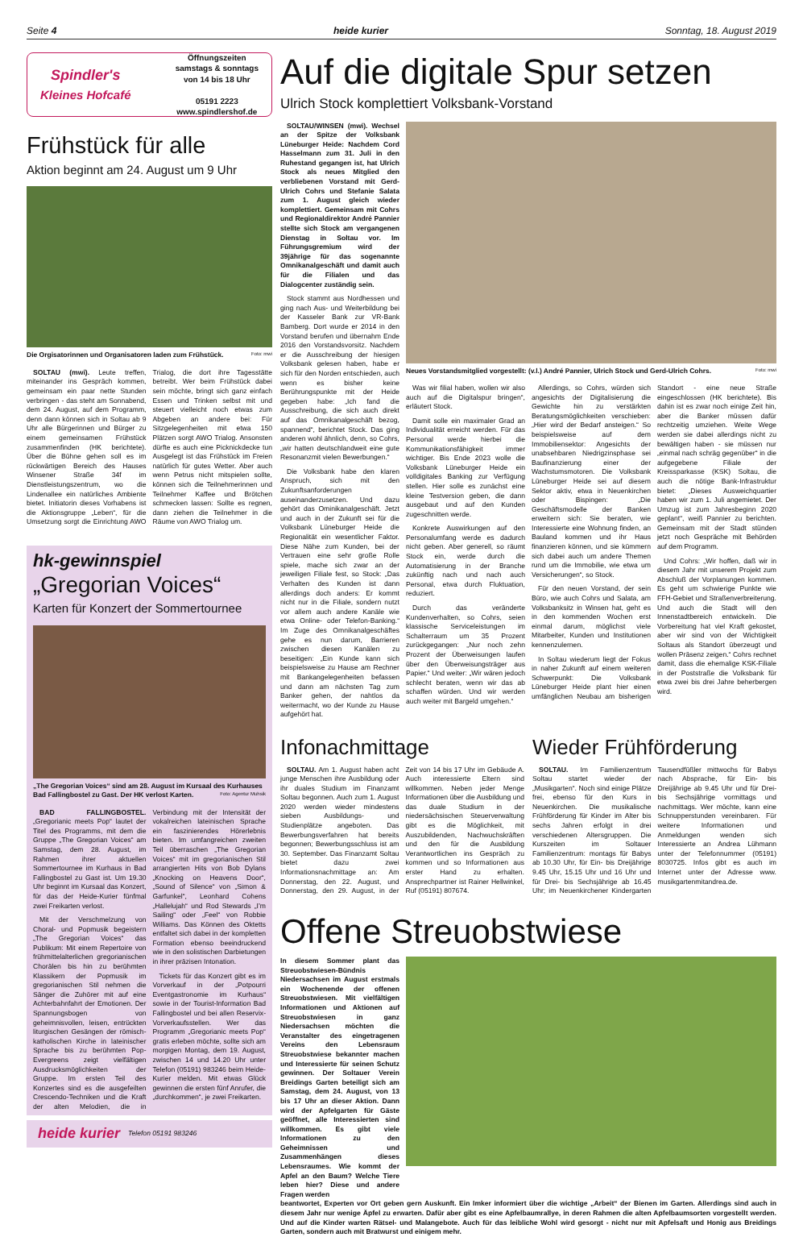Seite 4 heide kurier Sonntag, 18. August 2019
Spindler's
Kleines Hofcafé Öffnungszeiten
samstags & sonntags
von 14 bis 18 Uhr
05191 2223
www.spindlershof.de
Frühstück für alle
Aktion beginnt am 24. August um 9 Uhr
Die Orgisatorinnen und Organisatoren laden zum Frühstück. Foto: mwi
SOLTAU (mwi). Leute treffen, miteinander ins Gespräch kommen, gemeinsam ein paar nette Stunden verbringen - das steht am Sonnabend, dem 24. August, auf dem Programm, denn dann können sich in Soltau ab 9 Uhr alle Bürgerinnen und Bürger zu einem gemeinsamen Frühstück zusammenfinden (HK berichtete). Über die Bühne gehen soll es im rückwärtigen Bereich des Hauses Winsener Straße 34f im Dienstleistungszentrum, wo die Lindenallee ein natürliches Ambiente bietet. Initiatorin dieses Vorhabens ist die Aktionsgruppe „Leben“, für die Umsetzung sorgt die Einrichtung AWO Trialog, die dort ihre Tagesstätte betreibt. Wer beim Frühstück dabei sein möchte, bringt sich ganz einfach Essen und Trinken selbst mit und steuert vielleicht noch etwas zum Abgeben an andere bei: Für Sitzgelegenheiten mit etwa 150 Plätzen sorgt AWO Trialog. Ansonsten dürfte es auch eine Picknickdecke tun Ausgelegt ist das Frühstück im Freien natürlich für gutes Wetter. Aber auch wenn Petrus nicht mitspielen sollte, können sich die Teilnehmerinnen und Teilnehmer Kaffee und Brötchen schmecken lassen: Sollte es regnen, dann ziehen die Teilnehmer in die Räume von AWO Trialog um.
hk-gewinnspiel
„Gregorian Voices“
Karten für Konzert der Sommertournee
„The Gregorian Voices“ sind am 28. August im Kursaal des Kurhauses Bad Fallingbostel zu Gast. Der HK verlost Karten. Foto: Agentur Muhsik
BAD FALLINGBOSTEL. „Gregorianic meets Pop“ lautet der Titel des Programms, mit dem die Gruppe „The Gregorian Voices“ am Samstag, dem 28. August, im Rahmen ihrer aktuellen Sommertournee im Kurhaus in Bad Fallingbostel zu Gast ist. Um 19.30 Uhr beginnt im Kursaal das Konzert, für das der Heide-Kurier fünfmal zwei Freikarten verlost.
Mit der Verschmelzung von Choral- und Popmusik begeistern „The Gregorian Voices“ das Publikum: Mit einem Repertoire von frühmittelalterlichen gregorianischen Chorälen bis hin zu berühmten Klassikern der Popmusik im gregorianischen Stil nehmen die Sänger die Zuhörer mit auf eine Achterbahnfahrt der Emotionen. Der Spannungsbogen von geheimnisvollen, leisen, entrückten liturgischen Gesängen der römisch-katholischen Kirche in lateinischer Sprache bis zu berühmten Pop-Evergreens zeigt vielfältigen Ausdrucksmöglichkeiten der Gruppe. Im ersten Teil des Konzertes sind es die ausgefeilten Crescendo-Techniken und die Kraft der alten Melodien, die in Verbindung mit der Intensität der vokalreichen lateinischen Sprache ein faszinierendes Hörerlebnis bieten. Im umfangreichen zweiten Teil überraschen „The Gregorian Voices“ mit im gregorianischen Stil arrangierten Hits von Bob Dylans „Knocking on Heavens Door“, „Sound of Silence“ von „Simon & Garfunkel“, Leonhard Cohens „Hallelujah“ und Rod Stewards „I’m Sailing“ oder „Feel“ von Robbie Williams. Das Können des Oktetts entfaltet sich dabei in der kompletten Formation ebenso beeindruckend wie in den solistischen Darbietungen in ihrer präzisen Intonation.
Tickets für das Konzert gibt es im Vorverkauf in der „Potpourri Eventgastronomie im Kurhaus“ sowie in der Tourist-Information Bad Fallingbostel und bei allen Reservix-Vorverkaufsstellen. Wer das Programm „Gregorianic meets Pop“ gratis erleben möchte, sollte sich am morgigen Montag, dem 19. August, zwischen 14 und 14.20 Uhr unter Telefon (05191) 983246 beim Heide-Kurier melden. Mit etwas Glück gewinnen die ersten fünf Anrufer, die „durchkommen“, je zwei Freikarten.
heide kurier Telefon 05191 983246
Auf die digitale Spur setzen
Ulrich Stock komplettiert Volksbank-Vorstand
SOLTAU/WINSEN (mwi). Wechsel an der Spitze der Volksbank Lüneburger Heide: Nachdem Cord Hasselmann zum 31. Juli in den Ruhestand gegangen ist, hat Ulrich Stock als neues Mitglied den verbliebenen Vorstand mit Gerd-Ulrich Cohrs und Stefanie Salata zum 1. August gleich wieder komplettiert. Gemeinsam mit Cohrs und Regionaldirektor André Pannier stellte sich Stock am vergangenen Dienstag in Soltau vor. Im Führungsgremium wird der 39jährige für das sogenannte Omnikanalgeschäft und damit auch für die Filialen und das Dialogcenter zuständig sein.
Stock stammt aus Nordhessen und ging nach Aus- und Weiterbildung bei der Kasseler Bank zur VR-Bank Bamberg. Dort wurde er 2014 in den Vorstand berufen und übernahm Ende 2016 den Vorstandsvorsitz. Nachdem er die Ausschreibung der hiesigen Volksbank gelesen haben, habe er sich für den Norden entschieden, auch wenn es bisher keine Berührungspunkte mit der Heide gegeben habe: „Ich fand die Ausschreibung, die sich auch direkt auf das Omnikanalgeschäft bezog, spannend“, berichtet Stock. Das ging anderen wohl ähnlich, denn, so Cohrs, „wir hatten deutschlandweit eine gute Resonanzmit vielen Bewerbungen.“
Die Volksbank habe den klaren Anspruch, sich mit den Zukunftsanforderungen auseinanderzusetzen. Und dazu gehört das Ominikanalgeschäft. Jetzt und auch in der Zukunft sei für die Volksbank Lüneburger Heide die Regionalität ein wesentlicher Faktor. Diese Nähe zum Kunden, bei der Vertrauen eine sehr große Rolle spiele, mache sich zwar an der jeweiligen Filiale fest, so Stock: „Das Verhalten des Kunden ist dann allerdings doch anders: Er kommt nicht nur in die Filiale, sondern nutzt vor allem auch andere Kanäle wie etwa Online- oder Telefon-Banking.“ Im Zuge des Omnikanalgeschäftes gehe es nun darum, Barrieren zwischen diesen Kanälen zu beseitigen: „Ein Kunde kann sich beispielsweise zu Hause am Rechner mit Bankangelegenheiten befassen und dann am nächsten Tag zum Banker gehen, der nahtlos da weitermacht, wo der Kunde zu Hause aufgehört hat.
Neues Vorstandsmitglied vorgestellt: (v.l.) André Pannier, Ulrich Stock und Gerd-Ulrich Cohrs. Foto: mwi
Was wir filial haben, wollen wir also auch auf die Digitalspur bringen“, erläutert Stock.
Damit solle ein maximaler Grad an Individualität erreicht werden. Für das Personal werde hierbei die Kommunikationsfähigkeit immer wichtiger. Bis Ende 2023 wolle die Volksbank Lüneburger Heide ein volldigitales Banking zur Verfügung stellen. Hier solle es zunächst eine kleine Testversion geben, die dann ausgebaut und auf den Kunden zugeschnitten werde.
Konkrete Auswirkungen auf den Personalumfang werde es dadurch nicht geben. Aber generell, so räumt Stock ein, werde durch die Automatisierung in der Branche zukünftig nach und nach auch Personal, etwa durch Fluktuation, reduziert.
Durch das veränderte Kundenverhalten, so Cohrs, seien klassische Serviceleistungen im Schalterraum um 35 Prozent zurückgegangen: „Nur noch zehn Prozent der Überweisungen laufen über den Überweisungsträger aus Papier.“ Und weiter: „Wir wären jedoch schlecht beraten, wenn wir das ab schaffen würden. Und wir werden auch weiter mit Bargeld umgehen.“
Allerdings, so Cohrs, würden sich angesichts der Digitalisierung die Gewichte hin zu verstärkten Beratungsmöglichkeiten verschieben: „Hier wird der Bedarf ansteigen.“ So beispielsweise auf dem Immobiliensektor: Angesichts der unabsehbaren Niedrigzinsphase sei Baufinanzierung einer der Wachstumsmotoren. Die Volksbank Lüneburger Heide sei auf diesem Sektor aktiv, etwa in Neuenkirchen oder Bispingen: „Die Geschäftsmodelle der Banken erweitern sich: Sie beraten, wie Interessierte eine Wohnung finden, an Bauland kommen und ihr Haus finanzieren können, und sie kümmern sich dabei auch um andere Themen rund um die Immobilie, wie etwa um Versicherungen“, so Stock.
Für den neuen Vorstand, der sein Büro, wie auch Cohrs und Salata, am Volksbanksitz in Winsen hat, geht es in den kommenden Wochen erst einmal darum, möglichst viele Mitarbeiter, Kunden und Institutionen kennenzulernen.
In Soltau wiederum liegt der Fokus in naher Zukunft auf einem weiteren Schwerpunkt: Die Volksbank Lüneburger Heide plant hier einen umfänglichen Neubau am bisherigen Standort - eine neue Straße eingeschlossen (HK berichtete). Bis dahin ist es zwar noch einige Zeit hin, aber die Banker müssen dafür rechtzeitig umziehen. Weite Wege werden sie dabei allerdings nicht zu bewältigen haben - sie müssen nur „einmal nach schräg gegenüber“ in die aufgegebene Filiale der Kreissparkasse (KSK) Soltau, die auch die nötige Bank-Infrastruktur bietet: „Dieses Ausweichquartier haben wir zum 1. Juli angemietet. Der Umzug ist zum Jahresbeginn 2020 geplant“, weiß Pannier zu berichten. Gemeinsam mit der Stadt stünden jetzt noch Gespräche mit Behörden auf dem Programm.
Und Cohrs: „Wir hoffen, daß wir in diesem Jahr mit unserem Projekt zum Abschluß der Vorplanungen kommen. Es geht um schwierige Punkte wie FFH-Gebiet und Straßenverbreiterung. Und auch die Stadt will den Innenstadtbereich entwickeln. Die Vorbereitung hat viel Kraft gekostet, aber wir sind von der Wichtigkeit Soltaus als Standort überzeugt und wollen Präsenz zeigen.“ Cohrs rechnet damit, dass die ehemalige KSK-Filiale in der Poststraße die Volksbank für etwa zwei bis drei Jahre beherbergen wird.
Infonachmittage
SOLTAU. Am 1. August haben acht junge Menschen ihre Ausbildung oder ihr duales Studium im Finanzamt Soltau begonnen. Auch zum 1. August 2020 werden wieder mindestens sieben Ausbildungs- und Studienplätze angeboten. Das Bewerbungsverfahren hat bereits begonnen; Bewerbungsschluss ist am 30. September. Das Finanzamt Soltau bietet dazu zwei Informationsnachmittage an: Am Donnerstag, den 22. August, und Donnerstag, den 29. August, in der Zeit von 14 bis 17 Uhr im Gebäude A. Auch interessierte Eltern sind willkommen. Neben jeder Menge Informationen über die Ausbildung und das duale Studium in der niedersächsischen Steuerverwaltung gibt es die Möglichkeit, mit Auszubildenden, Nachwuchskräften und den für die Ausbildung Verantwortlichen ins Gespräch zu kommen und so Informationen aus erster Hand zu erhalten. Ansprechpartner ist Rainer Hellwinkel, Ruf (05191) 807674.
Wieder Frühförderung
SOLTAU. Im Familienzentrum Soltau startet wieder der „Musikgarten“. Noch sind einige Plätze frei, ebenso für den Kurs in Neuenkirchen. Die musikalische Frühförderung für Kinder im Alter bis sechs Jahren erfolgt in drei verschiedenen Altersgruppen. Die Kurszeiten im Soltauer Familienzentrum: montags für Babys ab 10.30 Uhr, für Ein- bis Dreijährige 9.45 Uhr, 15.15 Uhr und 16 Uhr und für Drei- bis Sechsjährige ab 16.45 Uhr; im Neuenkirchener Kindergarten Tausendfüßler mittwochs für Babys nach Absprache, für Ein- bis Dreijährige ab 9.45 Uhr und für Drei- bis Sechsjährige vormittags und nachmittags. Wer möchte, kann eine Schnupperstunden vereinbaren. Für weitere Informationen und Anmeldungen wenden sich Interessierte an Andrea Lühmann unter der Telefonnummer (05191) 8030725. Infos gibt es auch im Internet unter der Adresse www. musikgartenmitandrea.de.
Offene Streuobstwiese
In diesem Sommer plant das Streuobstwiesen-Bündnis Niedersachsen im August erstmals ein Wochenende der offenen Streuobstwiesen. Mit vielfältigen Informationen und Aktionen auf Streuobstwiesen in ganz Niedersachsen möchten die Veranstalter des eingetragenen Vereins den Lebensraum Streuobstwiese bekannter machen und Interessierte für seinen Schutz gewinnen. Der Soltauer Verein Breidings Garten beteiligt sich am Samstag, dem 24. August, von 13 bis 17 Uhr an dieser Aktion. Dann wird der Apfelgarten für Gäste geöffnet, alle Interessierten sind willkommen. Es gibt viele Informationen zu den Geheimnissen und Zusammenhängen dieses Lebensraumes. Wie kommt der Apfel an den Baum? Welche Tiere leben hier? Diese und andere Fragen werden
beantwortet, Experten vor Ort geben gern Auskunft. Ein Imker informiert über die wichtige „Arbeit“ der Bienen im Garten. Allerdings sind auch in diesem Jahr nur wenige Äpfel zu erwarten. Dafür aber gibt es eine Apfelbaumrallye, in deren Rahmen die alten Apfelbaumsorten vorgestellt werden. Und auf die Kinder warten Rätsel- und Malangebote. Auch für das leibliche Wohl wird gesorgt - nicht nur mit Apfelsaft und Honig aus Breidings Garten, sondern auch mit Bratwurst und einigem mehr.